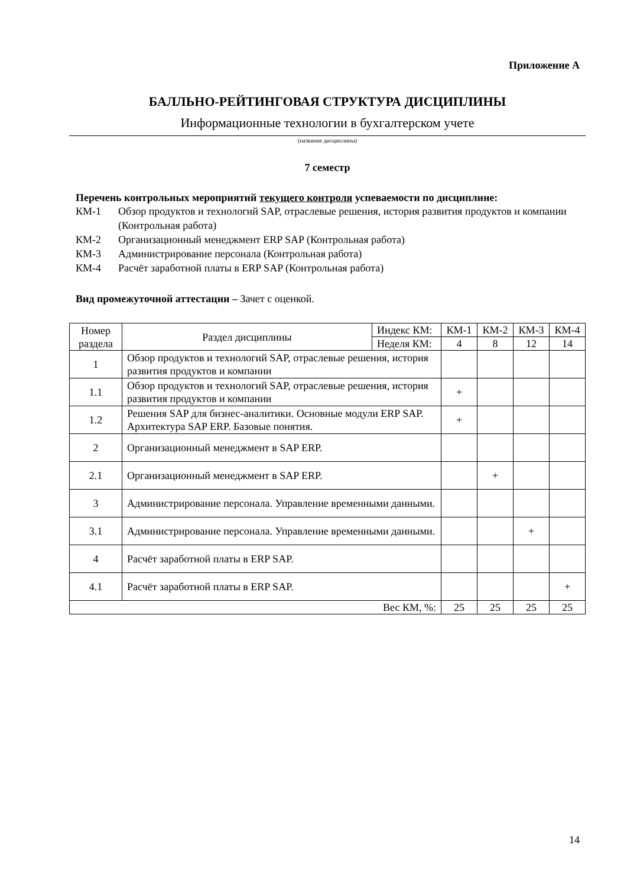Приложение А
БАЛЛЬНО-РЕЙТИНГОВАЯ СТРУКТУРА ДИСЦИПЛИНЫ
Информационные технологии в бухгалтерском учете
(название дисциплины)
7 семестр
Перечень контрольных мероприятий текущего контроля успеваемости по дисциплине:
КМ-1 Обзор продуктов и технологий SAP, отраслевые решения, история развития продуктов и компании (Контрольная работа)
КМ-2 Организационный менеджмент ERP SAP (Контрольная работа)
КМ-3 Администрирование персонала (Контрольная работа)
КМ-4 Расчёт заработной платы в ERP SAP (Контрольная работа)
Вид промежуточной аттестации – Зачет с оценкой.
| Номер раздела | Раздел дисциплины | Индекс КМ: | КМ-1 | КМ-2 | КМ-3 | КМ-4 |
| --- | --- | --- | --- | --- | --- | --- |
| | | Неделя КМ: | 4 | 8 | 12 | 14 |
| 1 | Обзор продуктов и технологий SAP, отраслевые решения, история развития продуктов и компании | | | | | |
| 1.1 | Обзор продуктов и технологий SAP, отраслевые решения, история развития продуктов и компании | | + | | | |
| 1.2 | Решения SAP для бизнес-аналитики. Основные модули ERP SAP. Архитектура SAP ERP. Базовые понятия. | | + | | | |
| 2 | Организационный менеджмент в SAP ERP. | | | | | |
| 2.1 | Организационный менеджмент в SAP ERP. | | | + | | |
| 3 | Администрирование персонала. Управление временными данными. | | | | | |
| 3.1 | Администрирование персонала. Управление временными данными. | | | | + | |
| 4 | Расчёт заработной платы в ERP SAP. | | | | | |
| 4.1 | Расчёт заработной платы в ERP SAP. | | | | | + |
| Вес КМ, %: | | | 25 | 25 | 25 | 25 |
14